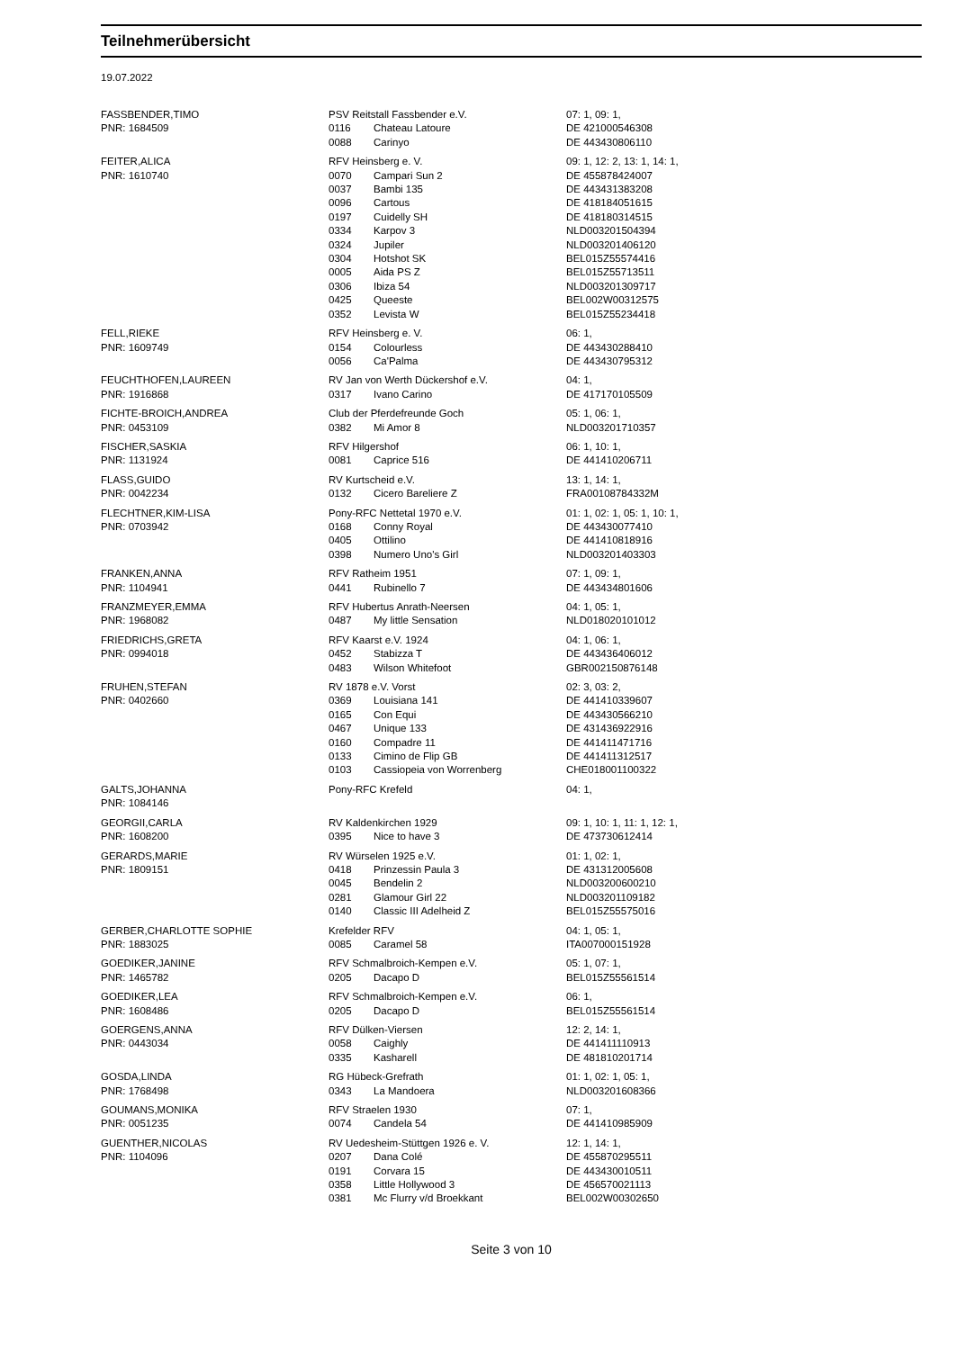Teilnehmerübersicht
19.07.2022
| FASSBENDER,TIMO | PSV Reitstall Fassbender e.V. | | 07: 1, 09: 1, |
| PNR: 1684509 | 0116 | Chateau Latoure | DE 421000546308 |
| | 0088 | Carinyo | DE 443430806110 |
| FEITER,ALICA | RFV Heinsberg e. V. | | 09: 1, 12: 2, 13: 1, 14: 1, |
| PNR: 1610740 | 0070 | Campari Sun 2 | DE 455878424007 |
| | 0037 | Bambi 135 | DE 443431383208 |
| | 0096 | Cartous | DE 418184051615 |
| | 0197 | Cuidelly SH | DE 418180314515 |
| | 0334 | Karpov 3 | NLD003201504394 |
| | 0324 | Jupiler | NLD003201406120 |
| | 0304 | Hotshot SK | BEL015Z55574416 |
| | 0005 | Aida PS Z | BEL015Z55713511 |
| | 0306 | Ibiza 54 | NLD003201309717 |
| | 0425 | Queeste | BEL002W00312575 |
| | 0352 | Levista W | BEL015Z55234418 |
| FELL,RIEKE | RFV Heinsberg e. V. | | 06: 1, |
| PNR: 1609749 | 0154 | Colourless | DE 443430288410 |
| | 0056 | Ca'Palma | DE 443430795312 |
| FEUCHTHOFEN,LAUREEN | RV Jan von Werth Dückershof e.V. | | 04: 1, |
| PNR: 1916868 | 0317 | Ivano Carino | DE 417170105509 |
| FICHTE-BROICH,ANDREA | Club der Pferdefreunde Goch | | 05: 1, 06: 1, |
| PNR: 0453109 | 0382 | Mi Amor 8 | NLD003201710357 |
| FISCHER,SASKIA | RFV Hilgershof | | 06: 1, 10: 1, |
| PNR: 1131924 | 0081 | Caprice 516 | DE 441410206711 |
| FLASS,GUIDO | RV Kurtscheid e.V. | | 13: 1, 14: 1, |
| PNR: 0042234 | 0132 | Cicero Bareliere Z | FRA00108784332M |
| FLECHTNER,KIM-LISA | Pony-RFC Nettetal 1970 e.V. | | 01: 1, 02: 1, 05: 1, 10: 1, |
| PNR: 0703942 | 0168 | Conny Royal | DE 443430077410 |
| | 0405 | Ottilino | DE 441410818916 |
| | 0398 | Numero Uno's Girl | NLD003201403303 |
| FRANKEN,ANNA | RFV Ratheim 1951 | | 07: 1, 09: 1, |
| PNR: 1104941 | 0441 | Rubinello 7 | DE 443434801606 |
| FRANZMEYER,EMMA | RFV Hubertus Anrath-Neersen | | 04: 1, 05: 1, |
| PNR: 1968082 | 0487 | My little Sensation | NLD018020101012 |
| FRIEDRICHS,GRETA | RFV Kaarst e.V. 1924 | | 04: 1, 06: 1, |
| PNR: 0994018 | 0452 | Stabizza T | DE 443436406012 |
| | 0483 | Wilson Whitefoot | GBR002150876148 |
| FRUHEN,STEFAN | RV 1878 e.V. Vorst | | 02: 3, 03: 2, |
| PNR: 0402660 | 0369 | Louisiana 141 | DE 441410339607 |
| | 0165 | Con Equi | DE 443430566210 |
| | 0467 | Unique 133 | DE 431436922916 |
| | 0160 | Compadre 11 | DE 441411471716 |
| | 0133 | Cimino de Flip GB | DE 441411312517 |
| | 0103 | Cassiopeia von Worrenberg | CHE018001100322 |
| GALTS,JOHANNA | Pony-RFC Krefeld | | 04: 1, |
| PNR: 1084146 | | | |
| GEORGII,CARLA | RV Kaldenkirchen 1929 | | 09: 1, 10: 1, 11: 1, 12: 1, |
| PNR: 1608200 | 0395 | Nice to have 3 | DE 473730612414 |
| GERARDS,MARIE | RV Würselen 1925 e.V. | | 01: 1, 02: 1, |
| PNR: 1809151 | 0418 | Prinzessin Paula 3 | DE 431312005608 |
| | 0045 | Bendelin 2 | NLD003200600210 |
| | 0281 | Glamour Girl 22 | NLD003201109182 |
| | 0140 | Classic III Adelheid Z | BEL015Z55575016 |
| GERBER,CHARLOTTE SOPHIE | Krefelder RFV | | 04: 1, 05: 1, |
| PNR: 1883025 | 0085 | Caramel 58 | ITA007000151928 |
| GOEDIKER,JANINE | RFV Schmalbroich-Kempen e.V. | | 05: 1, 07: 1, |
| PNR: 1465782 | 0205 | Dacapo D | BEL015Z55561514 |
| GOEDIKER,LEA | RFV Schmalbroich-Kempen e.V. | | 06: 1, |
| PNR: 1608486 | 0205 | Dacapo D | BEL015Z55561514 |
| GOERGENS,ANNA | RFV Dülken-Viersen | | 12: 2, 14: 1, |
| PNR: 0443034 | 0058 | Caighly | DE 441411110913 |
| | 0335 | Kasharell | DE 481810201714 |
| GOSDA,LINDA | RG Hübeck-Grefrath | | 01: 1, 02: 1, 05: 1, |
| PNR: 1768498 | 0343 | La Mandoera | NLD003201608366 |
| GOUMANS,MONIKA | RFV Straelen 1930 | | 07: 1, |
| PNR: 0051235 | 0074 | Candela 54 | DE 441410985909 |
| GUENTHER,NICOLAS | RV Uedesheim-Stüttgen 1926 e. V. | | 12: 1, 14: 1, |
| PNR: 1104096 | 0207 | Dana Colé | DE 455870295511 |
| | 0191 | Corvara 15 | DE 443430010511 |
| | 0358 | Little Hollywood 3 | DE 456570021113 |
| | 0381 | Mc Flurry v/d Broekkant | BEL002W00302650 |
Seite 3 von 10